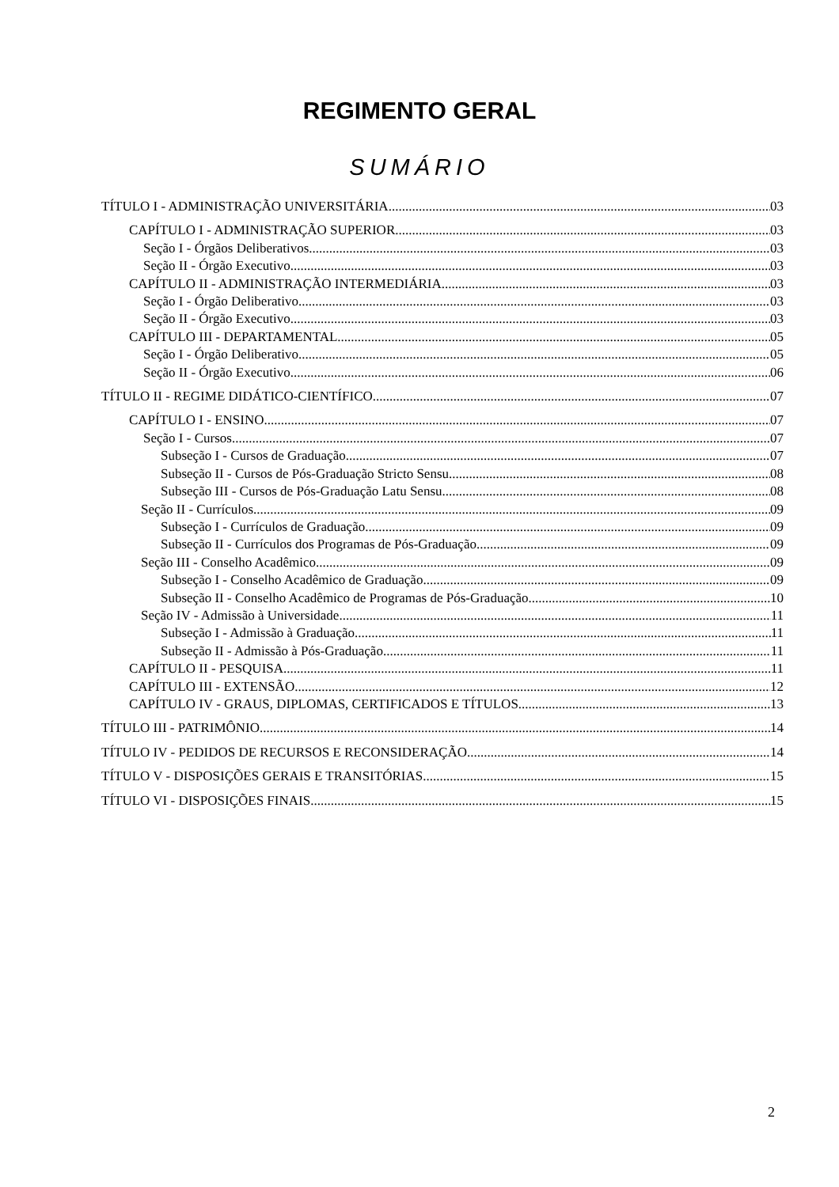REGIMENTO GERAL
SUMÁRIO
TÍTULO I - ADMINISTRAÇÃO UNIVERSITÁRIA 03
CAPÍTULO I - ADMINISTRAÇÃO SUPERIOR 03
Seção I - Órgãos Deliberativos 03
Seção II - Órgão Executivo 03
CAPÍTULO II - ADMINISTRAÇÃO INTERMEDIÁRIA 03
Seção I - Órgão Deliberativo 03
Seção II - Órgão Executivo 03
CAPÍTULO III - DEPARTAMENTAL 05
Seção I - Órgão Deliberativo 05
Seção II - Órgão Executivo 06
TÍTULO II - REGIME DIDÁTICO-CIENTÍFICO 07
CAPÍTULO I - ENSINO 07
Seção I - Cursos 07
Subseção I - Cursos de Graduação 07
Subseção II - Cursos de Pós-Graduação Stricto Sensu 08
Subseção III - Cursos de Pós-Graduação Latu Sensu 08
Seção II - Currículos 09
Subseção I - Currículos de Graduação 09
Subseção II - Currículos dos Programas de Pós-Graduação 09
Seção III - Conselho Acadêmico 09
Subseção I - Conselho Acadêmico de Graduação 09
Subseção II - Conselho Acadêmico de Programas de Pós-Graduação 10
Seção IV - Admissão à Universidade 11
Subseção I - Admissão à Graduação 11
Subseção II - Admissão à Pós-Graduação 11
CAPÍTULO II - PESQUISA 11
CAPÍTULO III - EXTENSÃO 12
CAPÍTULO IV - GRAUS, DIPLOMAS, CERTIFICADOS E TÍTULOS 13
TÍTULO III - PATRIMÔNIO 14
TÍTULO IV - PEDIDOS DE RECURSOS E RECONSIDERAÇÃO 14
TÍTULO V - DISPOSIÇÕES GERAIS E TRANSITÓRIAS 15
TÍTULO VI - DISPOSIÇÕES FINAIS 15
2